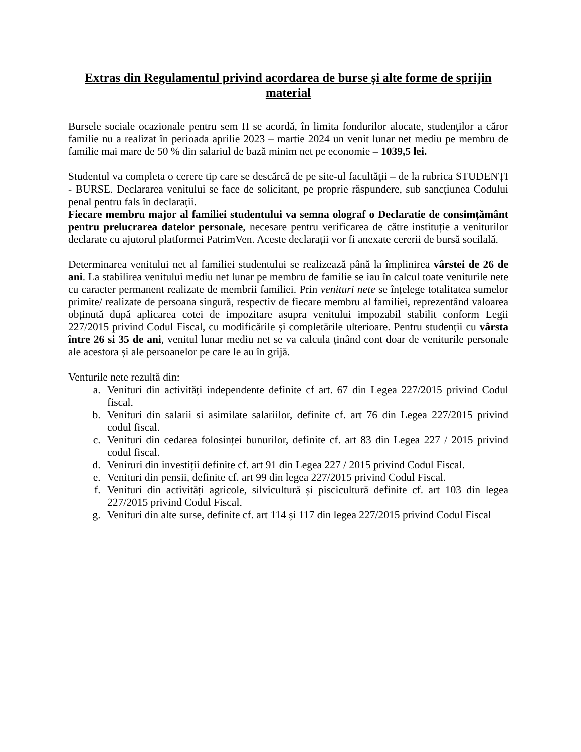Extras din Regulamentul privind acordarea de burse și alte forme de sprijin material
Bursele sociale ocazionale pentru sem II se acordă, în limita fondurilor alocate, studenţilor a căror familie nu a realizat în perioada aprilie 2023 – martie 2024 un venit lunar net mediu pe membru de familie mai mare de 50 % din salariul de bază minim net pe economie – 1039,5 lei.
Studentul va completa o cerere tip care se descărcă de pe site-ul facultăţii – de la rubrica STUDENȚI - BURSE. Declararea venitului se face de solicitant, pe proprie răspundere, sub sancțiunea Codului penal pentru fals în declarații.
Fiecare membru major al familiei studentului va semna olograf o Declaratie de consimțământ pentru prelucrarea datelor personale, necesare pentru verificarea de către instituție a veniturilor declarate cu ajutorul platformei PatrimVen. Aceste declarații vor fi anexate cererii de bursă socilală.
Determinarea venitului net al familiei studentului se realizează până la împlinirea vârstei de 26 de ani. La stabilirea venitului mediu net lunar pe membru de familie se iau în calcul toate veniturile nete cu caracter permanent realizate de membrii familiei. Prin venituri nete se înțelege totalitatea sumelor primite/ realizate de persoana singură, respectiv de fiecare membru al familiei, reprezentând valoarea obținută după aplicarea cotei de impozitare asupra venitului impozabil stabilit conform Legii 227/2015 privind Codul Fiscal, cu modificările și completările ulterioare. Pentru studenții cu vârsta între 26 si 35 de ani, venitul lunar mediu net se va calcula ținând cont doar de veniturile personale ale acestora și ale persoanelor pe care le au în grijă.
Venturile nete rezultă din:
a. Venituri din activități independente definite cf art. 67 din Legea 227/2015 privind Codul fiscal.
b. Venituri din salarii si asimilate salariilor, definite cf. art 76 din Legea 227/2015 privind codul fiscal.
c. Venituri din cedarea folosinței bunurilor, definite cf. art 83 din Legea 227 / 2015 privind codul fiscal.
d. Veniruri din investiții definite cf. art 91 din Legea 227 / 2015 privind Codul Fiscal.
e. Venituri din pensii, definite cf. art 99 din legea 227/2015 privind Codul Fiscal.
f. Venituri din activități agricole, silvicultură și piscicultură definite cf. art 103 din legea 227/2015 privind Codul Fiscal.
g. Venituri din alte surse, definite cf. art 114 și 117 din legea 227/2015 privind Codul Fiscal